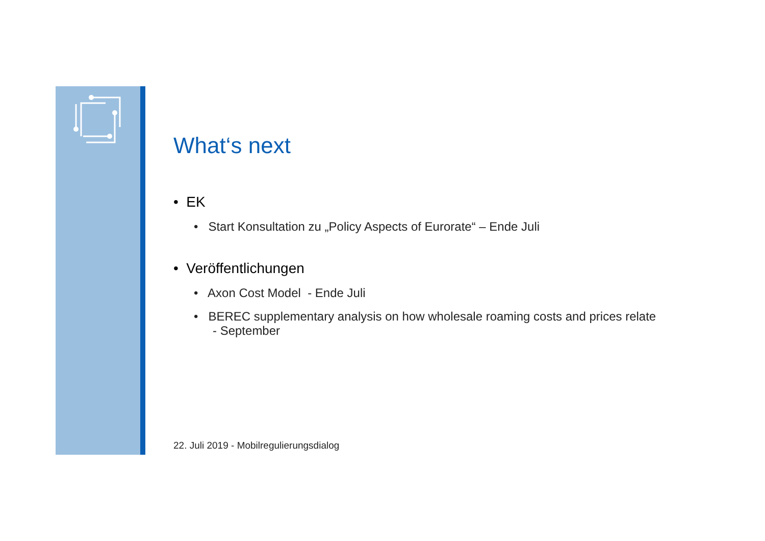What‘s next
• EK
• Start Konsultation zu „Policy Aspects of Eurorate“ – Ende Juli
• Veröffentlichungen
• Axon Cost Model - Ende Juli
• BEREC supplementary analysis on how wholesale roaming costs and prices relate
- September
22. Juli 2019 - Mobilregulierungsdialog